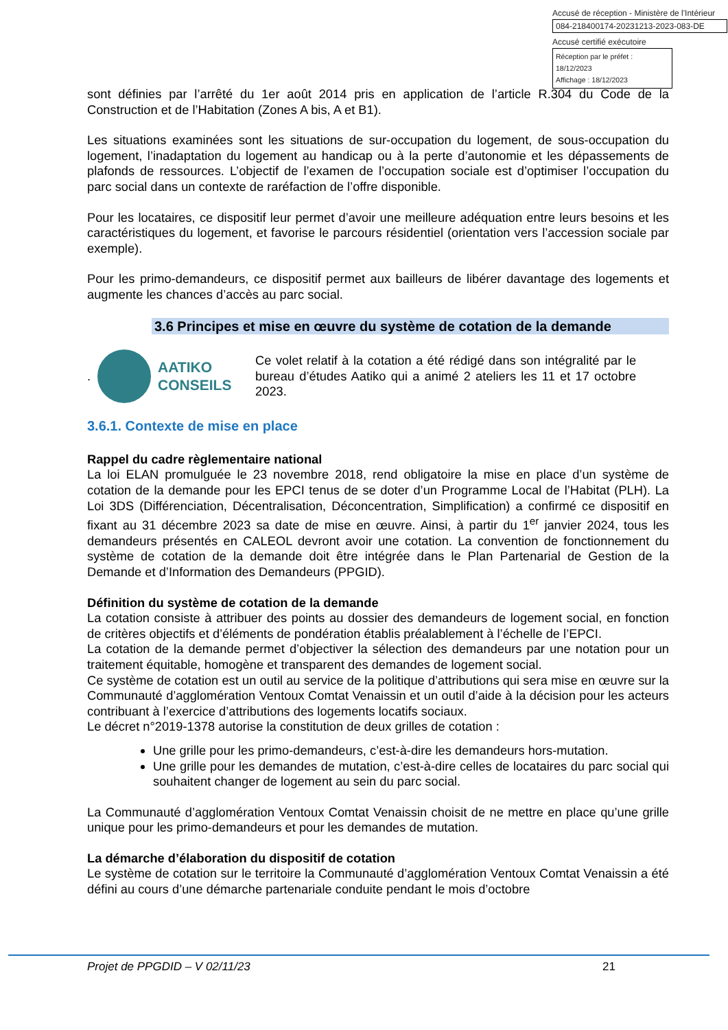Accusé de réception - Ministère de l'Intérieur
084-218400174-20231213-2023-083-DE
Accusé certifié exécutoire
Réception par le préfet : 18/12/2023
Affichage : 18/12/2023
sont définies par l’arrêté du 1er août 2014 pris en application de l’article R.304 du Code de la Construction et de l’Habitation (Zones A bis, A et B1).
Les situations examinées sont les situations de sur-occupation du logement, de sous-occupation du logement, l’inadaptation du logement au handicap ou à la perte d’autonomie et les dépassements de plafonds de ressources. L’objectif de l’examen de l’occupation sociale est d’optimiser l’occupation du parc social dans un contexte de raréfaction de l’offre disponible.
Pour les locataires, ce dispositif leur permet d’avoir une meilleure adéquation entre leurs besoins et les caractéristiques du logement, et favorise le parcours résidentiel (orientation vers l’accession sociale par exemple).
Pour les primo-demandeurs, ce dispositif permet aux bailleurs de libérer davantage des logements et augmente les chances d’accès au parc social.
3.6 Principes et mise en œuvre du système de cotation de la demande
.
AATIKO CONSEILS
Ce volet relatif à la cotation a été rédigé dans son intégralité par le bureau d’études Aatiko qui a animé 2 ateliers les 11 et 17 octobre 2023.
3.6.1. Contexte de mise en place
Rappel du cadre règlementaire national
La loi ELAN promulguée le 23 novembre 2018, rend obligatoire la mise en place d’un système de cotation de la demande pour les EPCI tenus de se doter d’un Programme Local de l’Habitat (PLH). La Loi 3DS (Différenciation, Décentralisation, Déconcentration, Simplification) a confirmé ce dispositif en fixant au 31 décembre 2023 sa date de mise en œuvre. Ainsi, à partir du 1<sup>er</sup> janvier 2024, tous les demandeurs présentés en CALEOL devront avoir une cotation. La convention de fonctionnement du système de cotation de la demande doit être intégrée dans le Plan Partenarial de Gestion de la Demande et d’Information des Demandeurs (PPGID).
Définition du système de cotation de la demande
La cotation consiste à attribuer des points au dossier des demandeurs de logement social, en fonction de critères objectifs et d’éléments de pondération établis préalablement à l’échelle de l’EPCI.
La cotation de la demande permet d’objectiver la sélection des demandeurs par une notation pour un traitement équitable, homogène et transparent des demandes de logement social.
Ce système de cotation est un outil au service de la politique d’attributions qui sera mise en œuvre sur la Communauté d’agglomération Ventoux Comtat Venaissin et un outil d’aide à la décision pour les acteurs contribuant à l’exercice d’attributions des logements locatifs sociaux.
Le décret n°2019-1378 autorise la constitution de deux grilles de cotation :
Une grille pour les primo-demandeurs, c’est-à-dire les demandeurs hors-mutation.
Une grille pour les demandes de mutation, c’est-à-dire celles de locataires du parc social qui souhaitent changer de logement au sein du parc social.
La Communauté d’agglomération Ventoux Comtat Venaissin choisit de ne mettre en place qu’une grille unique pour les primo-demandeurs et pour les demandes de mutation.
La démarche d’élaboration du dispositif de cotation
Le système de cotation sur le territoire la Communauté d’agglomération Ventoux Comtat Venaissin a été défini au cours d’une démarche partenariale conduite pendant le mois d’octobre
Projet de PPGDID – V 02/11/23 21